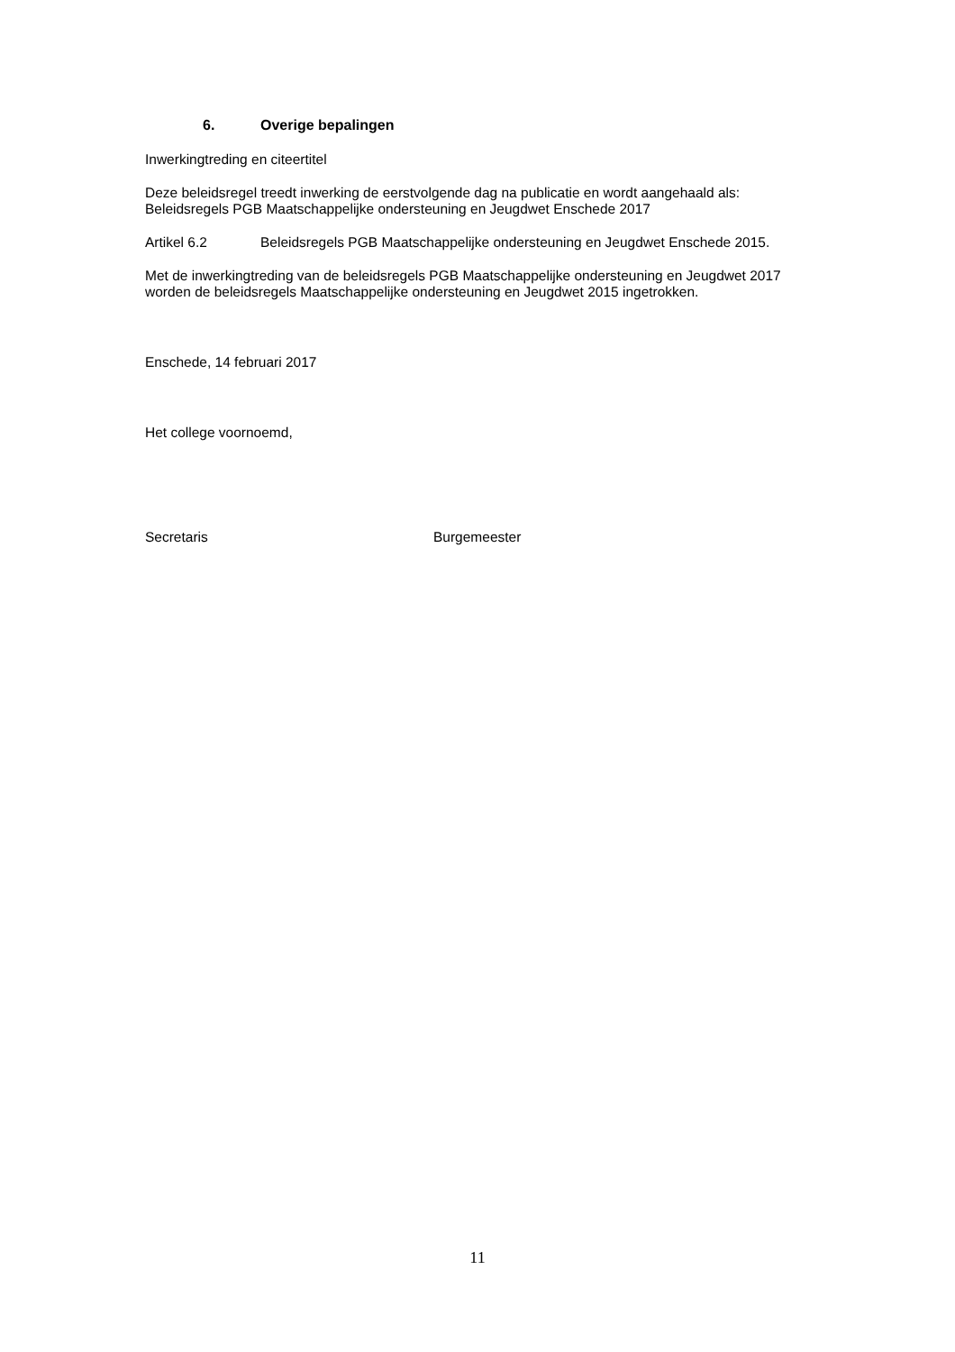6. Overige bepalingen
Inwerkingtreding en citeertitel
Deze beleidsregel treedt inwerking de eerstvolgende dag na publicatie en wordt aangehaald als: Beleidsregels PGB Maatschappelijke ondersteuning en Jeugdwet Enschede 2017
Artikel 6.2 Beleidsregels PGB Maatschappelijke ondersteuning en Jeugdwet Enschede 2015.
Met de inwerkingtreding van de beleidsregels PGB Maatschappelijke ondersteuning en Jeugdwet 2017 worden de beleidsregels Maatschappelijke ondersteuning en Jeugdwet 2015 ingetrokken.
Enschede, 14 februari 2017
Het college voornoemd,
Secretaris Burgemeester
11